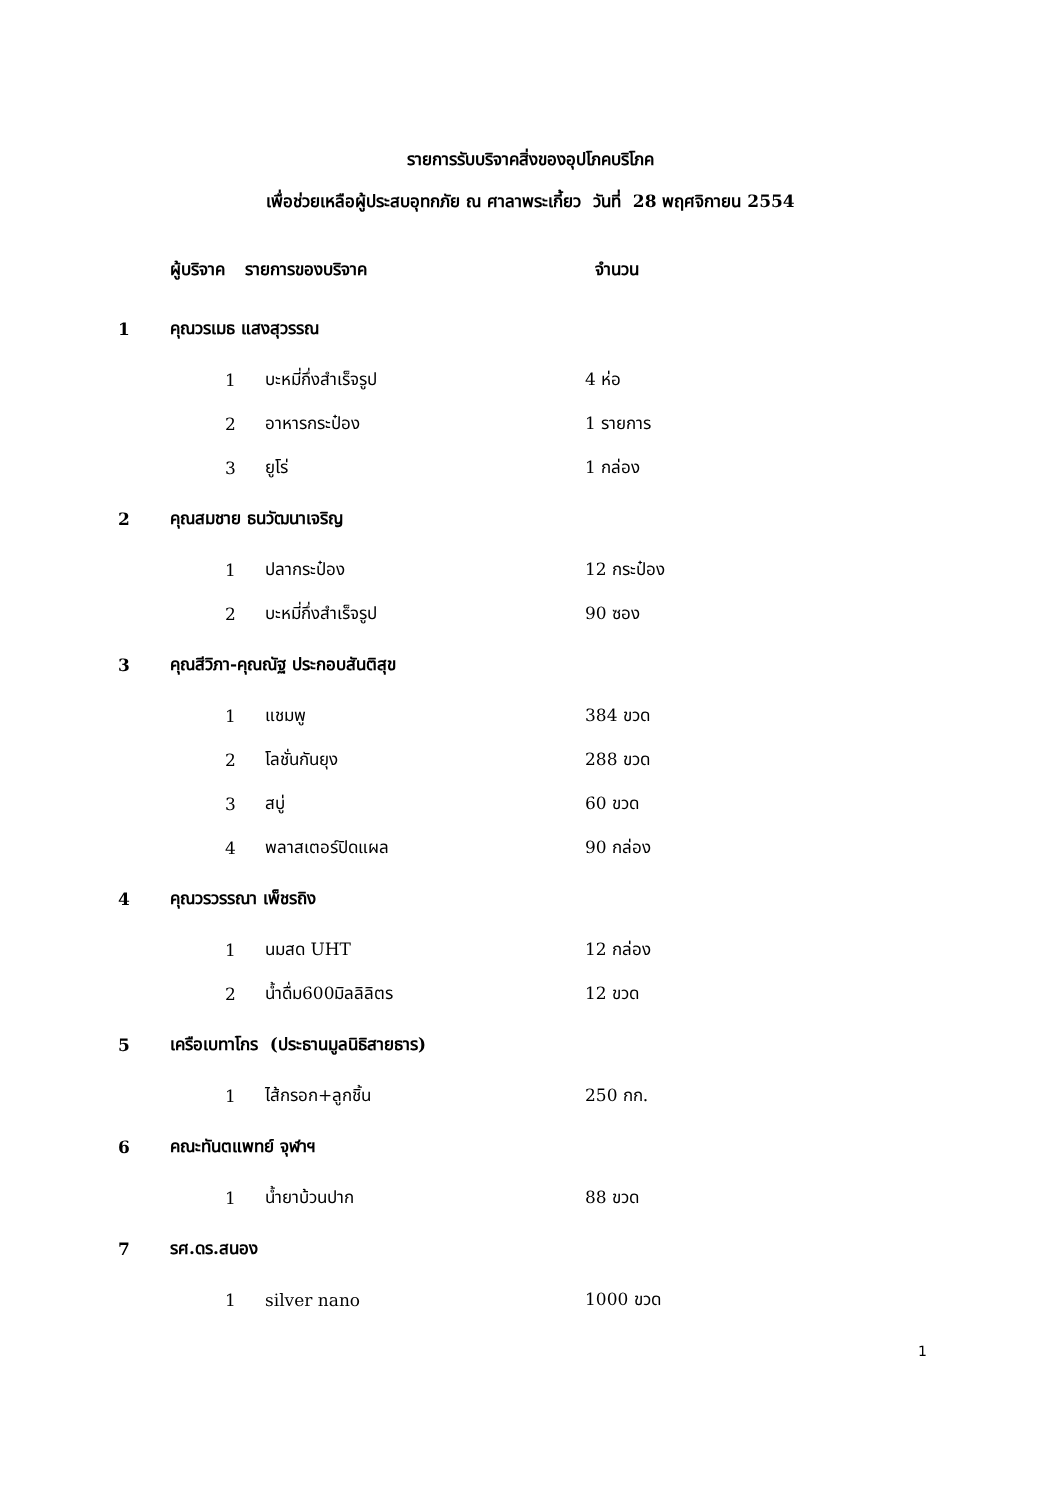รายการรับบริจาคสิ่งของอุปโภคบริโภค
เพื่อช่วยเหลือผู้ประสบอุทกภัย ณ ศาลาพระเกี้ยว วันที่ 28 พฤศจิกายน 2554
| | ผู้บริจาค | รายการของบริจาค | | จำนวน |
| --- | --- | --- | --- | --- |
| 1 | คุณวรเมธ แสงสุวรรณ | | | |
| | | 1 | บะหมี่กึ่งสำเร็จรูป | 4 ห่อ |
| | | 2 | อาหารกระป๋อง | 1 รายการ |
| | | 3 | ยูโร่ | 1 กล่อง |
| 2 | คุณสมชาย ธนวัฒนาเจริญ | | | |
| | | 1 | ปลากระป๋อง | 12 กระป๋อง |
| | | 2 | บะหมี่กึ่งสำเร็จรูป | 90 ซอง |
| 3 | คุณสีวิภา-คุณณัฐ ประกอบสันติสุข | | | |
| | | 1 | แชมพู | 384 ขวด |
| | | 2 | โลชั่นกันยุง | 288 ขวด |
| | | 3 | สบู่ | 60 ขวด |
| | | 4 | พลาสเตอร์ปิดแผล | 90 กล่อง |
| 4 | คุณวรวรรณา เพ็ชรถิง | | | |
| | | 1 | นมสด UHT | 12 กล่อง |
| | | 2 | น้ำดื่ม600มิลลิลิตร | 12 ขวด |
| 5 | เครือเบทาโกร (ประธานมูลนิธิสายธาร) | | | |
| | | 1 | ไส้กรอก+ลูกชิ้น | 250 กก. |
| 6 | คณะทันตแพทย์ จุฬาฯ | | | |
| | | 1 | น้ำยาบ้วนปาก | 88 ขวด |
| 7 | รศ.ดร.สนอง | | | |
| | | 1 | silver nano | 1000 ขวด |
1